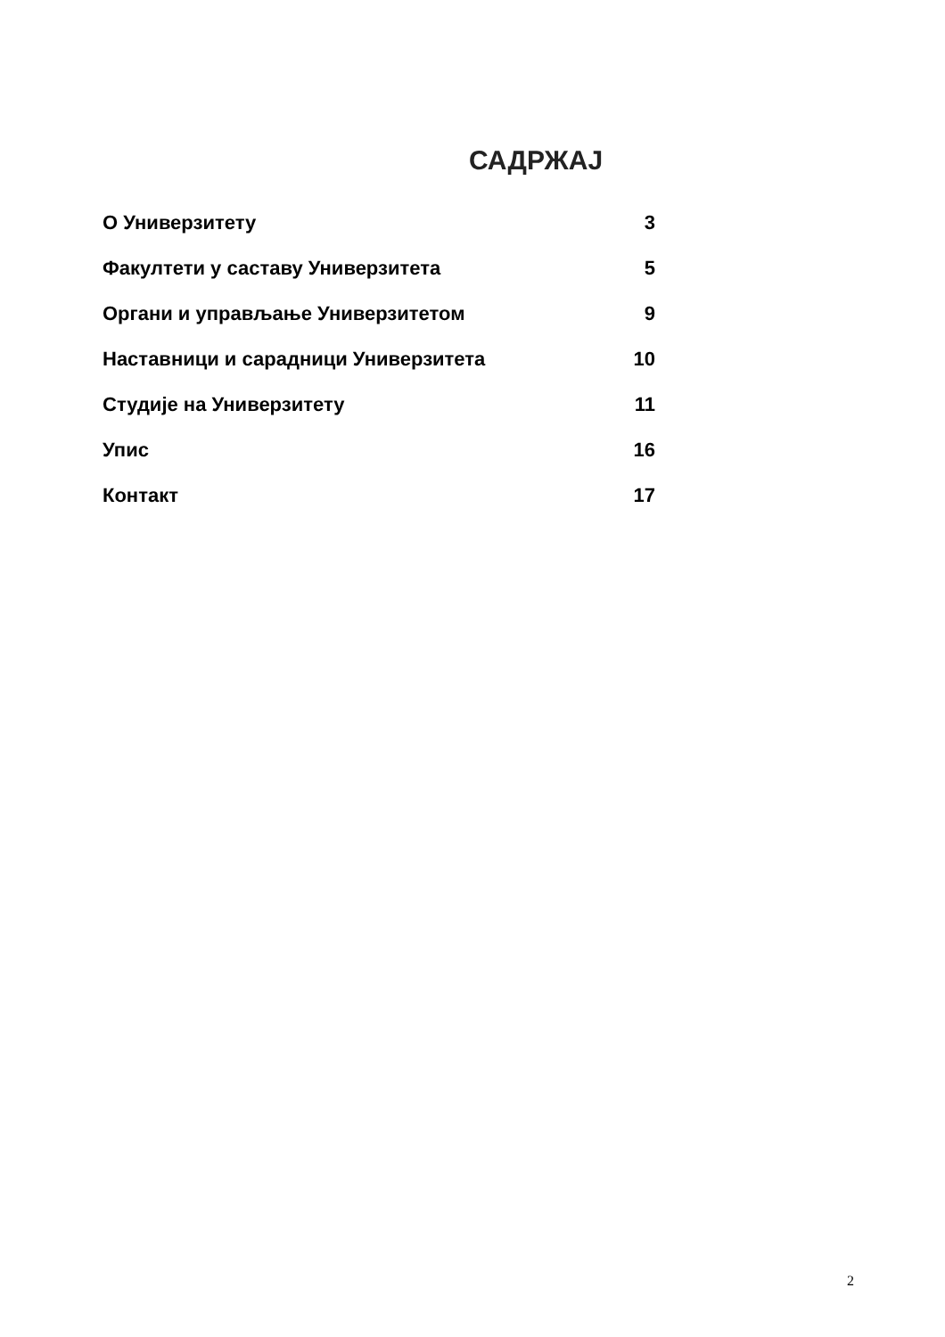САДРЖАЈ
О Универзитету 3
Факултети у саставу Универзитета 5
Органи и управљање Универзитетом 9
Наставници и сарадници Универзитета 10
Студије на Универзитету 11
Упис 16
Контакт 17
2